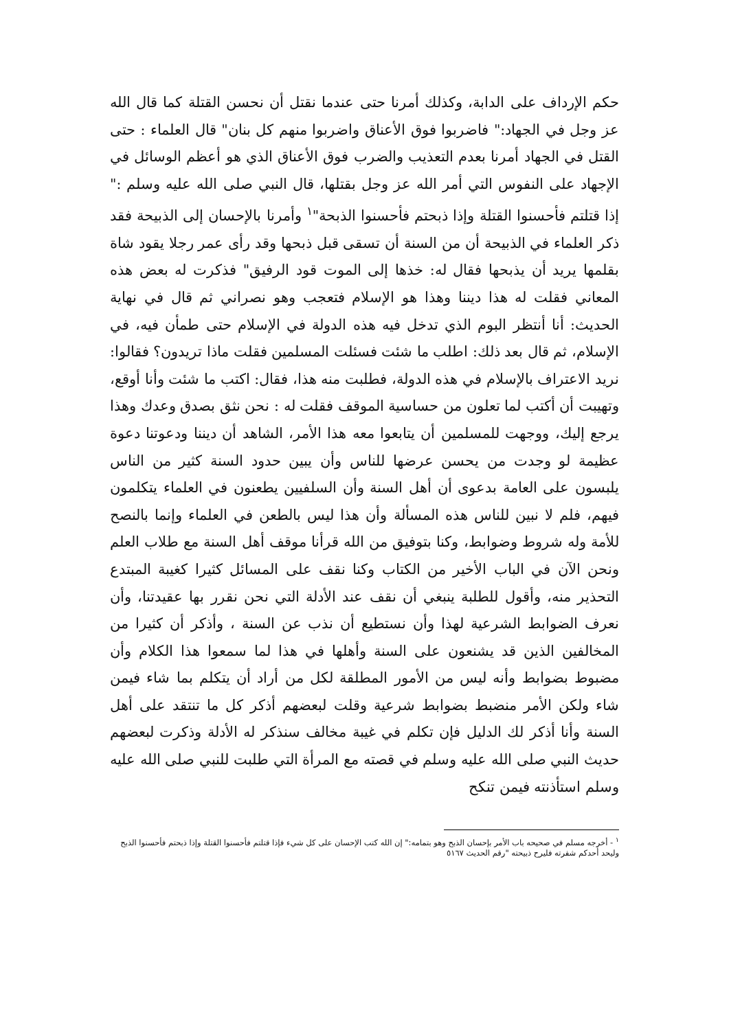حكم الإرداف على الدابة، وكذلك أمرنا حتى عندما نقتل أن نحسن القتلة كما قال الله عز وجل في الجهاد:" فاضربوا فوق الأعناق واضربوا منهم كل بنان" قال العلماء : حتى القتل في الجهاد أمرنا بعدم التعذيب والضرب فوق الأعناق الذي هو أعظم الوسائل في الإجهاد على النفوس التي أمر الله عز وجل بقتلها، قال النبي صلى الله عليه وسلم :" إذا قتلتم فأحسنوا القتلة وإذا ذبحتم فأحسنوا الذبحة"<sup>١</sup> وأمرنا بالإحسان إلى الذبيحة فقد ذكر العلماء في الذبيحة أن من السنة أن تسقى قبل ذبحها وقد رأى عمر رجلا يقود شاة بقلمها يريد أن يذبحها فقال له: خذها إلى الموت قود الرفيق" فذكرت له بعض هذه المعاني فقلت له هذا ديننا وهذا هو الإسلام فتعجب وهو نصراني ثم قال في نهاية الحديث: أنا أنتظر البوم الذي تدخل فيه هذه الدولة في الإسلام حتى طمأن فيه، في الإسلام، ثم قال بعد ذلك: اطلب ما شئت فسئلت المسلمين فقلت ماذا تريدون؟ فقالوا: نريد الاعتراف بالإسلام في هذه الدولة، فطلبت منه هذا، فقال: اكتب ما شئت وأنا أوقع، وتهيبت أن أكتب لما تعلون من حساسية الموقف فقلت له : نحن نثق بصدق وعدك وهذا يرجع إليك، ووجهت للمسلمين أن يتابعوا معه هذا الأمر، الشاهد أن ديننا ودعوتنا دعوة عظيمة لو وجدت من يحسن عرضها للناس وأن يبين حدود السنة كثير من الناس يلبسون على العامة بدعوى أن أهل السنة وأن السلفيين يطعنون في العلماء يتكلمون فيهم، فلم لا نبين للناس هذه المسألة وأن هذا ليس بالطعن في العلماء وإنما بالنصح للأمة وله شروط وضوابط، وكنا بتوفيق من الله قرأنا موقف أهل السنة مع طلاب العلم ونحن الآن في الباب الأخير من الكتاب وكنا نقف على المسائل كثيرا كغيبة المبتدع التحذير منه، وأقول للطلبة ينبغي أن نقف عند الأدلة التي نحن نقرر بها عقيدتنا، وأن نعرف الضوابط الشرعية لهذا وأن نستطيع أن نذب عن السنة ، وأذكر أن كثيرا من المخالفين الذين قد يشنعون على السنة وأهلها في هذا لما سمعوا هذا الكلام وأن مضبوط بضوابط وأنه ليس من الأمور المطلقة لكل من أراد أن يتكلم بما شاء فيمن شاء ولكن الأمر منضبط بضوابط شرعية وقلت لبعضهم أذكر كل ما تنتقد على أهل السنة وأنا أذكر لك الدليل فإن تكلم في غيبة مخالف سنذكر له الأدلة وذكرت لبعضهم حديث النبي صلى الله عليه وسلم في قصته مع المرأة التي طلبت للنبي صلى الله عليه وسلم استأذنته فيمن تنكح
<sup>١</sup> - أخرجه مسلم في صحيحه باب الأمر بإحسان الذبح وهو بتمامه:" إن الله كتب الإحسان على كل شيء فإذا قتلتم فأحسنوا القتلة وإذا ذبحتم فأحسنوا الذبح وليحد أحدكم شفرته فليرح ذبيحته "رقم الحديث ٥١٦٧